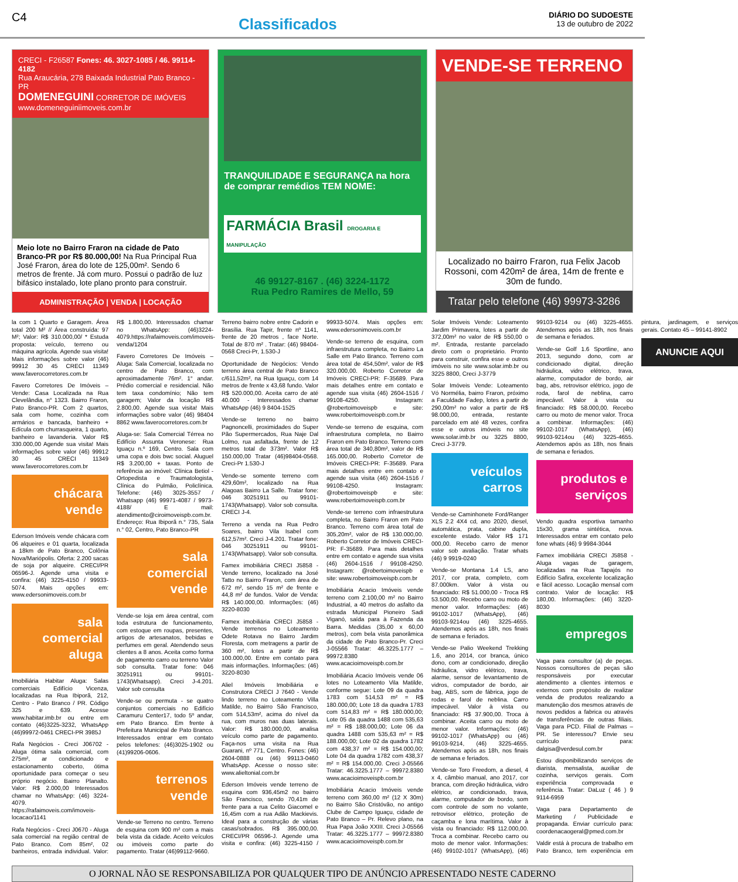C4
Classificados
DIÁRIO DO SUDOESTE
13 de outubro de 2022
CRECI - F26587 Fones: 46. 3027-1085 / 46. 99114-4182
Rua Araucária, 278 Baixada Industrial Pato Branco - PR
DOMENEGUINI CORRETOR DE IMÓVEIS
www.domeneguiniimoveis.com.br
Meio lote no Bairro Fraron na cidade de Pato Branco-PR por R$ 80.000,00! Na Rua Principal Rua José Fraron, área do lote de 125,00m². Sendo 6 metros de frente. Já com muro. Possui o padrão de luz bifásico instalado, lote plano pronto para construir.
ADMINISTRAÇÃO | VENDA | LOCAÇÃO
TRANQUILIDADE E SEGURANÇA na hora de comprar remédios TEM NOME:
FARMÁCIA Brasil DROGARIA E MANIPULAÇÃO
46 99127-8167 . (46) 3224-1172
Rua Pedro Ramires de Mello, 59
VENDE-SE TERRENO
Localizado no bairro Fraron, rua Felix Jacob Rossoni, com 420m² de área, 14m de frente e 30m de fundo.
Tratar pelo telefone (46) 99973-3286
la com 1 Quarto e Garagem. Área total 200 M² // Área construída: 97 M²; Valor: R$ 310.000,00/ * Estuda proposta: veículo, terreno ou máquina agrícola. Agende sua visita! Mais informações sobre valor (46) 99912 30 45 CRECI 11349 www.faverocorretores.com.br
Favero Corretores De Imóveis – Vende: Casa Localizada na Rua Clevelândia, n° 1323. Bairro Fraron, Pato Branco-PR. Com 2 quartos, sala com home, cozinha com armários e bancada, banheiro + Edícula com churrasqueira, 1 quarto, banheiro e lavanderia. Valor R$ 330.000,00 Agende sua visita! Mais informações sobre valor (46) 99912 30 45 CRECI 11349 www.faverocorretores.com.br
chácara vende
Ederson Imóveis vende chácara com 06 alqueires e 01 quarta, localizada a 18km de Pato Branco, Colônia Nova/Mariópolis. Oferta: 2.200 sacas de soja por alqueire. CRECI/PR 06596-J. Agende uma visita e confira: (46) 3225-4150 / 99933-5074. Mais opções em: www.edersonimoveis.com.br
sala comercial aluga
Imobiliária Habitar Aluga: Salas comerciais Edifício Vicenza, localizadas na Rua Ibiporã, 212, Centro - Pato Branco / PR. Código 325 e 639. Acesse www.habitar.imb.br ou entre em contato (46)3225-3232, WhatsApp (46)99972-0461 CRECI-PR 3985J
Rafa Negócios - Creci J06702 - Aluga ótima sala comercial, com 275m², ar condicionado e estacionamento coberto, ótima oportunidade para começar o seu próprio negócio. Bairro Planalto. Valor: R$ 2.000,00 Interessados chamar no WhatsApp: (46) 3224-4079. https://rafaimoveis.com/imoveis-locacao/1141
Rafa Negócios - Creci J0670 - Aluga sala comercial na região central de Pato Branco. Com 85m², 02 banheiros, entrada individual. Valor: R$ 1.800,00. Interessados chamar no WhatsApp: (46)3224-4079.https://rafaimoveis.com/imoveis-venda/1204
Favero Corretores De Imóveis – Aluga: Sala Comercial, localizada no centro de Pato Branco, com aproximadamente 76m². 1° andar. Prédio comercial e residencial. Não tem taxa condomínio; Não tem garagem; Valor da locação R$ 2.800,00. Agende sua visita! Mais informações sobre valor (46) 98404 8862 www.faverocorretores.com.br
Aluga-se: Sala Comercial Térrea no Edifício Assunta Veronese: Rua Iguaçu n.º 169, Centro. Sala com uma copa e dois bwc social. Aluguel R$ 3.200,00 + taxas. Ponto de referência ao imóvel: Clínica Betiol - Ortopedista e Traumatologista, Clínica do Pulmão, Policlínica. Telefone: (46) 3025-3557 / Whatsapp (46) 99971-4087 / 9973-4188/ E mail: atendimento@ciroimoveispb.com.br. Endereço: Rua Ibiporã n.° 735, Sala n.° 02, Centro, Pato Branco-PR
sala comercial vende
Vende-se loja em área central, com toda estrutura de funcionamento, com estoque em roupas, presentes, artigos de artesanatos, bebidas e perfumes em geral. Atendendo seus clientes a 8 anos. Aceita como forma de pagamento carro ou terreno Valor sob consulta. Tratar fone: 046 30251911 ou 99101-1743(Whatsapp). Creci J-4.201. Valor sob consulta
Vende-se ou permuta - se quatro conjuntos comerciais no Edifício Caramuru Center17, todo 5º andar, em Pato Branco. Em frente à Prefeitura Municipal de Pato Branco. Interessados entrar em contato pelos telefones: (46)3025-1902 ou (41)99206-0606.
terrenos vende
Vende-se Terreno no centro. Terreno de esquina com 900 m² com a mais bela vista da cidade. Aceito veículos ou imóveis como parte do pagamento. Tratar (46)99112-9660.
Terreno bairro nobre entre Cadorin e Brasília. Rua Tapir, frente nº 1141, frente de 20 metros , face Norte. Total de 870 m² . Tratar: (46) 98404-0568 Creci-Pr, 1.530-J
Oportunidade de Negócios: Vendo terreno área central de Pato Branco c/611,52m², na Rua Iguaçu, com 14 metros de frente x 43,68 fundo. Valor R$ 520.000,00. Aceita carro de até 40.000 - Interessados chamar WhatsApp (46) 9 8404-1525
Vende-se terreno no bairro Pagnoncelli, proximidades do Super Pão Supermercados, Rua Naje Dal Lolmo, rua asfaltada, frente de 12 metros total de 373m². Valor R$ 150.000,00 Tratar (46)98404-0568. Creci-Pr 1.530-J
Vende-se somente terreno com 429,60m², localizado na Rua Alagoas Bairro La Salle. Tratar fone: 046 30251911 ou 99101-1743(Whatsapp). Valor sob consulta. CRECI J-4.
Terreno a venda na Rua Pedro Soares, bairro Vila Isabel com 612,57m². Creci J-4.201. Tratar fone: 046 30251911 ou 99101-1743(Whatsapp). Valor sob consulta.
Famex imobiliária CRECI J5858 - Vende terreno, localizado na José Tatto no Bairro Fraron, com área de 672 m², sendo 15 m² de frente e 44,8 m² de fundos. Valor de Venda: R$ 140.000,00. Informações: (46) 3220-8030
Famex imobiliária CRECI J5858 - Vende terrenos no Loteamento Odete Rotava no Bairro Jardim Floresta, com metragens a partir de 360 m², lotes a partir de R$ 100.000,00. Entre em contato para mais informações. Informações: (46) 3220-8030
Aliel Imóveis Imobiliária e Construtora CRECI J 7640 - Vende lindo terreno no Loteamento Villa Matilde, no Bairro São Francisco, com 514,53m², acima do nível da rua, com muros nas duas laterais. Valor: R$ 180.000,00, analisa veículo como parte de pagamento. Faça-nos uma visita na Rua Guarani, nº 771, Centro. Fones: (46) 2604-0888 ou (46) 99113-0460 WhatsApp. Acesse o nosso site: www.alieltonial.com.br
Ederson Imóveis vende terreno de esquina com 936,45m2 no bairro São Francisco, sendo 70,41m de frente para a rua Celito Giacomel e 16,45m com a rua Adão Mackievis. Ideal para a construção de várias casas/sobrados. R$ 395.000,00. CRECI/PR 06596-J. Agende uma visita e confira: (46) 3225-4150 / 99933-5074. Mais opções em: www.edersonimoveis.com.br
Vende-se terreno de esquina, com infraestrutura completa, no Bairro La Salle em Pato Branco. Terreno com área total de 454,50m², valor de R$ 320.000,00. Roberto Corretor de Imóveis CRECI-PR: F-35689. Para mais detalhes entre em contato e agende sua visita (46) 2604-1516 / 99108-4250. Instagram: @robertoimoveispb e site: www.robertoimoveispb.com.br
Vende-se terreno de esquina, com infraestrutura completa, no Bairro Fraron em Pato Branco. Terreno com área total de 340,80m², valor de R$ 165.000,00. Roberto Corretor de Imóveis CRECI-PR: F-35689. Para mais detalhes entre em contato e agende sua visita (46) 2604-1516 / 99108-4250. Instagram: @robertoimoveispb e site: www.robertoimoveispb.com.br
Vende-se terreno com infraestrutura completa, no Bairro Fraron em Pato Branco. Terreno com área total de 305,20m², valor de R$ 130.000,00. Roberto Corretor de Imóveis CRECI-PR: F-35689. Para mais detalhes entre em contato e agende sua visita (46) 2604-1516 / 99108-4250. Instagram: @robertoimoveispb e site: www.robertoimoveispb.com.br
Imobiliária Acacio Imóveis vende terreno com 2.100,00 m² no Bairro Industrial, a 40 metros do asfalto da estrada Municipal Pioneiro Sadi Viganó, saída para à Fazenda da Barra. Medidas (35,00 x 60,00 metros), com bela vista panorâmica da cidade de Pato Branco-Pr. Creci J-05566 Tratar: 46.3225.1777 – 99972.8380 www.acacioimoveispb.com.br
Imobiliária Acacio Imóveis vende 06 lotes no Loteamento Vila Matilde, conforme segue: Lote 09 da quadra 1783 com 514,53 m² = R$ 180.000,00; Lote 18 da quadra 1783 com 514,83 m² = R$ 180.000,00; Lote 05 da quadra 1488 com 535,63 m² = R$ 188.000,00; Lote 06 da quadra 1488 com 535,63 m² = R$ 188.000,00; Lote 02 da quadra 1782 com 438,37 m² = R$ 154.000,00; Lote 04 da quadra 1782 com 438,37 m² = R$ 154.000,00. Creci J-05566 Tratar: 46.3225.1777 – 99972.8380 www.acacioimoveispb.com.br
Imobiliária Acacio Imóveis vende terreno com 360,00 m² (12 X 30m) no Bairro São Cristóvão, no antigo Clube de Campo Iguaçu, cidade de Pato Branco – Pr. Relevo plano, na Rua Papa João XXIII. Creci J-05566 Tratar: 46.3225.1777 – 99972.8380 www.acacioimoveispb.com.br
Solar Imóveis Vende: Loteamento Jardim Primavera, lotes a partir de 372,00m² no valor de R$ 550,00 o m². Entrada, restante parcelado direto com o proprietário. Pronto para construir, confira esse e outros imóveis no site www.solar.imb.br ou 3225 8800, Creci J-3779
Solar Imóveis Vende: Loteamento Vó Normélia, bairro Fraron, próximo a Faculdade Fadep, lotes a partir de 290,00m² no valor a partir de R$ 98.000,00, entrada, restante parcelado em até 48 vezes, confira esse e outros imóveis no site www.solar.imb.br ou 3225 8800, Creci J-3779.
veículos carros
Vende-se Caminhonete Ford/Ranger XLS 2.2 4X4 cd, ano 2020, diesel, automática, prata, cabine dupla, excelente estado. Valor R$ 171 000,00. Recebo carro de menor valor sob avaliação. Tratar whats (46) 9 9919-0240
Vende-se Montana 1.4 LS, ano 2017, cor prata, completo, com 87.000km. Valor à vista ou financiado: R$ 51.000,00 - Troca R$ 53.500,00. Recebo carro ou moto de menor valor. Informações: (46) 99102-1017 (WhatsApp), (46) 99103-9214ou (46) 3225-4655. Atendemos após as 18h, nos finais de semana e feriados.
Vende-se Palio Weekend Trekking 1.6, ano 2014, cor branca, único dono, com ar condicionado, direção hidráulica, vidro elétrico, trava, alarme, sensor de levantamento de vidros, computador de bordo, air bag, ABS, som de fábrica, jogo de rodas e farol de neblina. Carro impecável. Valor à vista ou financiado: R$ 37.900,00. Troca à combinar. Aceita carro ou moto de menor valor. Informações: (46) 99102-1017 (WhatsApp) ou (46) 99103-9214, (46) 3225-4655. Atendemos após as 18h, nos finais de semana e feriados.
Vende-se Toro Freedom, a diesel, 4 x 4, câmbio manual, ano 2017, cor branca, com direção hidráulica, vidro elétrico, ar condicionado, trava, alarme, computador de bordo, som com controle de som no volante, retrovisor elétrico, proteção de caçamba e lona marítima. Valor à vista ou financiado: R$ 112.000,00. Troca a combinar. Recebo carro ou moto de menor valor. Informações: (46) 99102-1017 (WhatsApp), (46) 99103-9214 ou (46) 3225-4655. Atendemos após as 18h, nos finais de semana e feriados.
Vende-se Golf 1.6 Sportline, ano 2013, segundo dono, com ar condicionado digital, direção hidráulica, vidro elétrico, trava, alarme, computador de bordo, air bag, abs, retrovisor elétrico, jogo de roda, farol de neblina, carro impecável. Valor à vista ou financiado: R$ 58.000,00. Recebo carro ou moto de menor valor. Troca a combinar. Informações: (46) 99102-1017 (WhatsApp), (46) 99103-9214ou (46) 3225-4655. Atendemos após as 18h, nos finais de semana e feriados.
produtos e serviços
Vendo quadra esportiva tamanho 15x30, grama sintética, nova. Interessados entrar em contato pelo fone whats (46) 9 9984-3044
Famex imobiliária CRECI J5858 - Aluga vagas de garagem, localizadas na Rua Tapajós no Edifício Safira, excelente localização e fácil acesso. Locação mensal com contrato. Valor de locação: R$ 180,00. Informações: (46) 3220-8030
empregos
Vaga para consultor (a) de peças. Nossos consultores de peças são responsáveis por executar atendimento a clientes internos e externos com propósito de realizar venda de produtos realizando a manutenção dos mesmos através de novos pedidos a fabrica ou através de transferências de outras filiais. Vaga para PCD. Filial de Palmas – PR. Se interessou? Envie seu currículo para: dalgisa@verdesul.com.br
Estou disponibilizando serviços de diarista, mensalista, auxiliar de cozinha, serviços gerais. Com experiência comprovada e referência. Tratar: DaLuz ( 46 ) 9 9114-6959
Vaga para Departamento de Marketing / Publicidade e propaganda. Enviar currículo para: coordenacaogeral@pmed.com.br
Valdir está à procura de trabalho em Pato Branco, tem experiência em pintura, jardinagem, e serviços gerais. Contato 45 – 99141-8902
ANUNCIE AQUI
O JORNAL NÃO SE RESPONSABILIZA POR QUALQUER TIPO DE ANÚNCIO APRESENTADO NESTE CADERNO